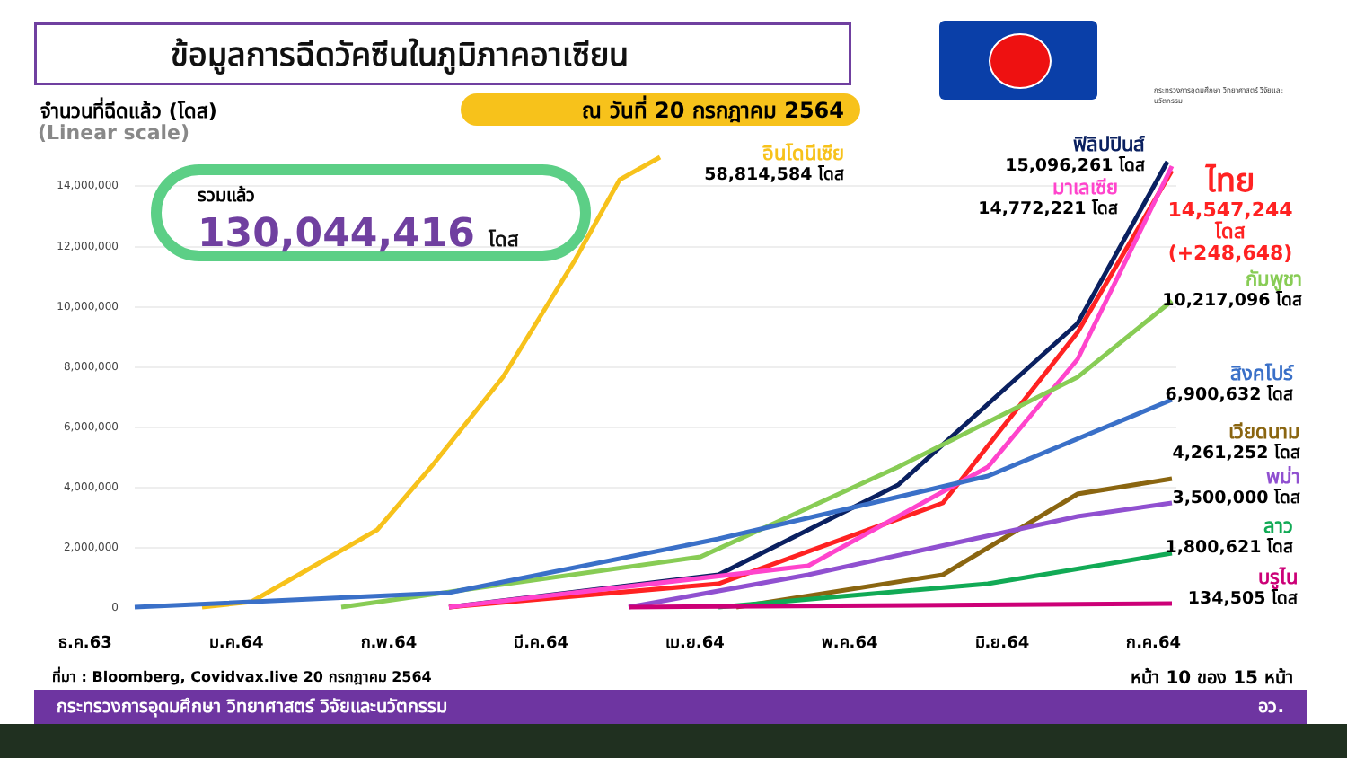ข้อมูลการฉีดวัคซีนในภูมิภาคอาเซียน
กระทรวงการอุดมศึกษา วิทยาศาสตร์ วิจัยและนวัตกรรม
จำนวนที่ฉีดแล้ว (โดส)
(Linear scale)
ณ วันที่ 20 กรกฎาคม 2564
14,000,000
12,000,000
10,000,000
8,000,000
6,000,000
4,000,000
2,000,000
0
รวมแล้ว
130,044,416 โดส
อินโดนีเซีย
58,814,584 โดส
ฟิลิปปินส์
15,096,261 โดส
มาเลเซีย
14,772,221 โดส
ไทย
14,547,244
โดส
(+248,648)
กัมพูชา
10,217,096 โดส
สิงคโปร์
6,900,632 โดส
เวียดนาม
4,261,252 โดส
พม่า
3,500,000 โดส
ลาว
1,800,621 โดส
บรูไน
134,505 โดส
ธ.ค.63 ม.ค.64 ก.พ.64 มี.ค.64 เม.ย.64 พ.ค.64 มิ.ย.64 ก.ค.64
ที่มา : Bloomberg, Covidvax.live 20 กรกฎาคม 2564
หน้า 10 ของ 15 หน้า
กระทรวงการอุดมศึกษา วิทยาศาสตร์ วิจัยและนวัตกรรม อว.